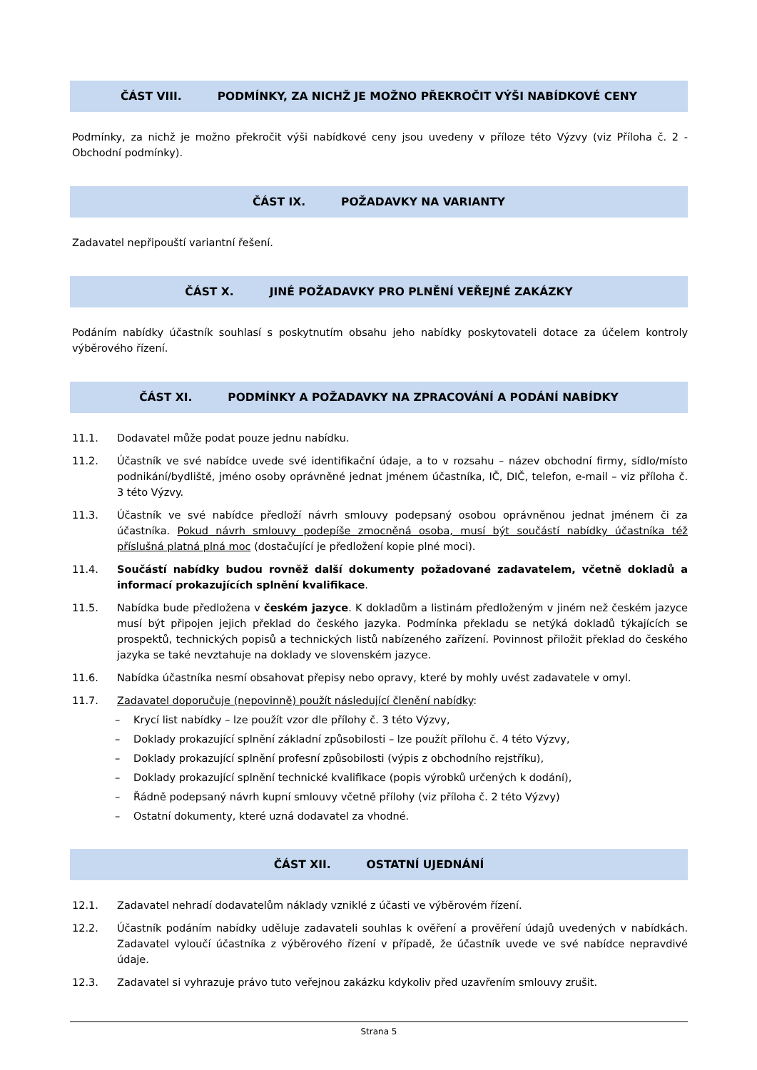ČÁST VIII. PODMÍNKY, ZA NICHŽ JE MOŽNO PŘEKROČIT VÝŠI NABÍDKOVÉ CENY
Podmínky, za nichž je možno překročit výši nabídkové ceny jsou uvedeny v příloze této Výzvy (viz Příloha č. 2 - Obchodní podmínky).
ČÁST IX. POŽADAVKY NA VARIANTY
Zadavatel nepřipouští variantní řešení.
ČÁST X. JINÉ POŽADAVKY PRO PLNĚNÍ VEŘEJNÉ ZAKÁZKY
Podáním nabídky účastník souhlasí s poskytnutím obsahu jeho nabídky poskytovateli dotace za účelem kontroly výběrového řízení.
ČÁST XI. PODMÍNKY A POŽADAVKY NA ZPRACOVÁNÍ A PODÁNÍ NABÍDKY
11.1. Dodavatel může podat pouze jednu nabídku.
11.2. Účastník ve své nabídce uvede své identifikační údaje, a to v rozsahu – název obchodní firmy, sídlo/místo podnikání/bydliště, jméno osoby oprávněné jednat jménem účastníka, IČ, DIČ, telefon, e-mail – viz příloha č. 3 této Výzvy.
11.3. Účastník ve své nabídce předloží návrh smlouvy podepsaný osobou oprávněnou jednat jménem či za účastníka. Pokud návrh smlouvy podepíše zmocněná osoba, musí být součástí nabídky účastníka též příslušná platná plná moc (dostačující je předložení kopie plné moci).
11.4. Součástí nabídky budou rovněž další dokumenty požadované zadavatelem, včetně dokladů a informací prokazujících splnění kvalifikace.
11.5. Nabídka bude předložena v českém jazyce. K dokladům a listinám předloženým v jiném než českém jazyce musí být připojen jejich překlad do českého jazyka. Podmínka překladu se netýká dokladů týkajících se prospektů, technických popisů a technických listů nabízeného zařízení. Povinnost přiložit překlad do českého jazyka se také nevztahuje na doklady ve slovenském jazyce.
11.6. Nabídka účastníka nesmí obsahovat přepisy nebo opravy, které by mohly uvést zadavatele v omyl.
11.7. Zadavatel doporučuje (nepovinně) použít následující členění nabídky:
– Krycí list nabídky – lze použít vzor dle přílohy č. 3 této Výzvy,
– Doklady prokazující splnění základní způsobilosti – lze použít přílohu č. 4 této Výzvy,
– Doklady prokazující splnění profesní způsobilosti (výpis z obchodního rejstříku),
– Doklady prokazující splnění technické kvalifikace (popis výrobků určených k dodání),
– Řádně podepsaný návrh kupní smlouvy včetně přílohy (viz příloha č. 2 této Výzvy)
– Ostatní dokumenty, které uzná dodavatel za vhodné.
ČÁST XII. OSTATNÍ UJEDNÁNÍ
12.1. Zadavatel nehradí dodavatelům náklady vzniklé z účasti ve výběrovém řízení.
12.2. Účastník podáním nabídky uděluje zadavateli souhlas k ověření a prověření údajů uvedených v nabídkách. Zadavatel vyloučí účastníka z výběrového řízení v případě, že účastník uvede ve své nabídce nepravdivé údaje.
12.3. Zadavatel si vyhrazuje právo tuto veřejnou zakázku kdykoliv před uzavřením smlouvy zrušit.
Strana 5